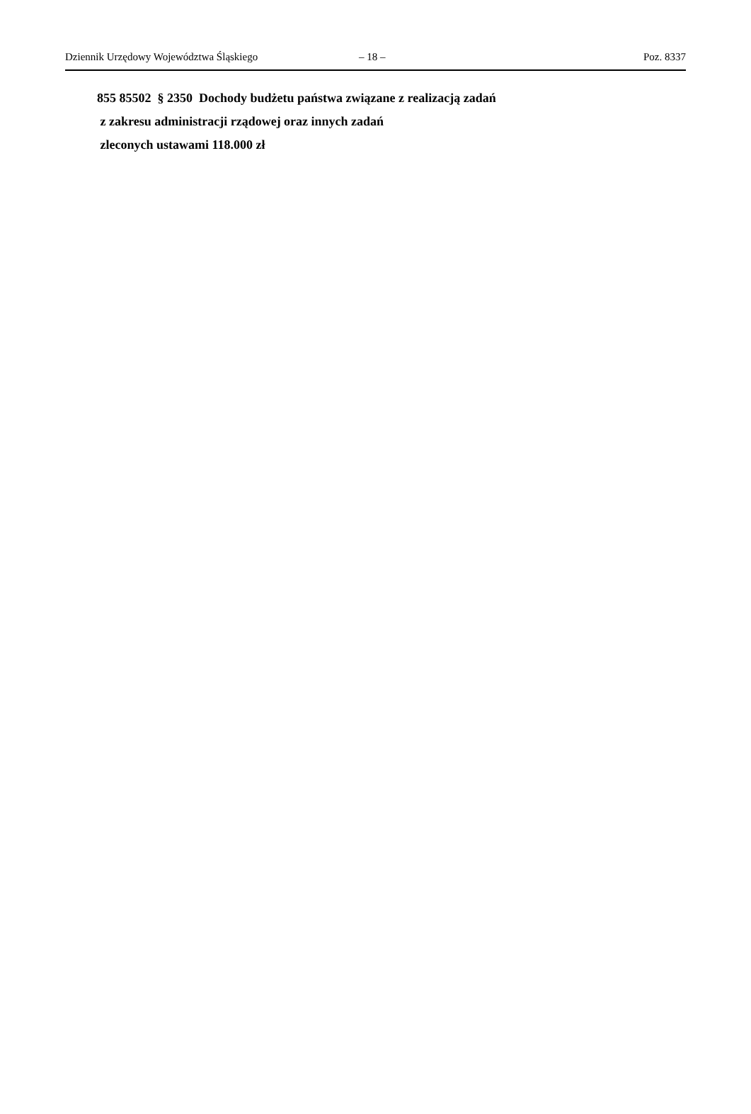Dziennik Urzędowy Województwa Śląskiego – 18 – Poz. 8337
855 85502 § 2350 Dochody budżetu państwa związane z realizacją zadań
z zakresu administracji rządowej oraz innych zadań
zleconych ustawami 118.000 zł